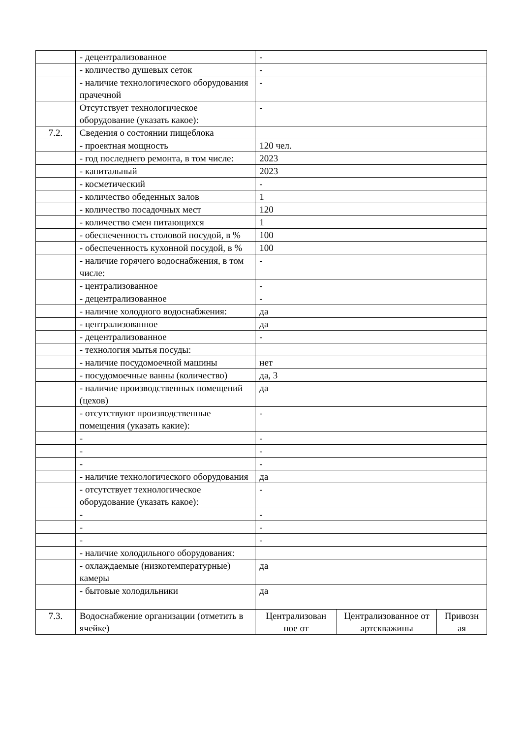| | - децентрализованное | - | | |
| | - количество душевых сеток | - | | |
| | - наличие технологического оборудования прачечной | - | | |
| | Отсутствует технологическое оборудование (указать какое): | - | | |
| 7.2. | Сведения о состоянии пищеблока | | | |
| | - проектная мощность | 120 чел. | | |
| | - год последнего ремонта, в том числе: | 2023 | | |
| | - капитальный | 2023 | | |
| | - косметический | - | | |
| | - количество обеденных залов | 1 | | |
| | - количество посадочных мест | 120 | | |
| | - количество смен питающихся | 1 | | |
| | - обеспеченность столовой посудой, в % | 100 | | |
| | - обеспеченность кухонной посудой, в % | 100 | | |
| | - наличие горячего водоснабжения, в том числе: | - | | |
| | - централизованное | - | | |
| | - децентрализованное | - | | |
| | - наличие холодного водоснабжения: | да | | |
| | - централизованное | да | | |
| | - децентрализованное | - | | |
| | - технология мытья посуды: | | | |
| | - наличие посудомоечной машины | нет | | |
| | - посудомоечные ванны (количество) | да, 3 | | |
| | - наличие производственных помещений (цехов) | да | | |
| | - отсутствуют производственные помещения (указать какие): | - | | |
| | - | - | | |
| | - | - | | |
| | - | - | | |
| | - наличие технологического оборудования | да | | |
| | - отсутствует технологическое оборудование (указать какое): | - | | |
| | - | - | | |
| | - | - | | |
| | - | - | | |
| | - наличие холодильного оборудования: | | | |
| | - охлаждаемые (низкотемпературные) камеры | да | | |
| | - бытовые холодильники | да | | |
| 7.3. | Водоснабжение организации (отметить в ячейке) | Централизован ное от | Централизованное от артскважины | Привозн ая |